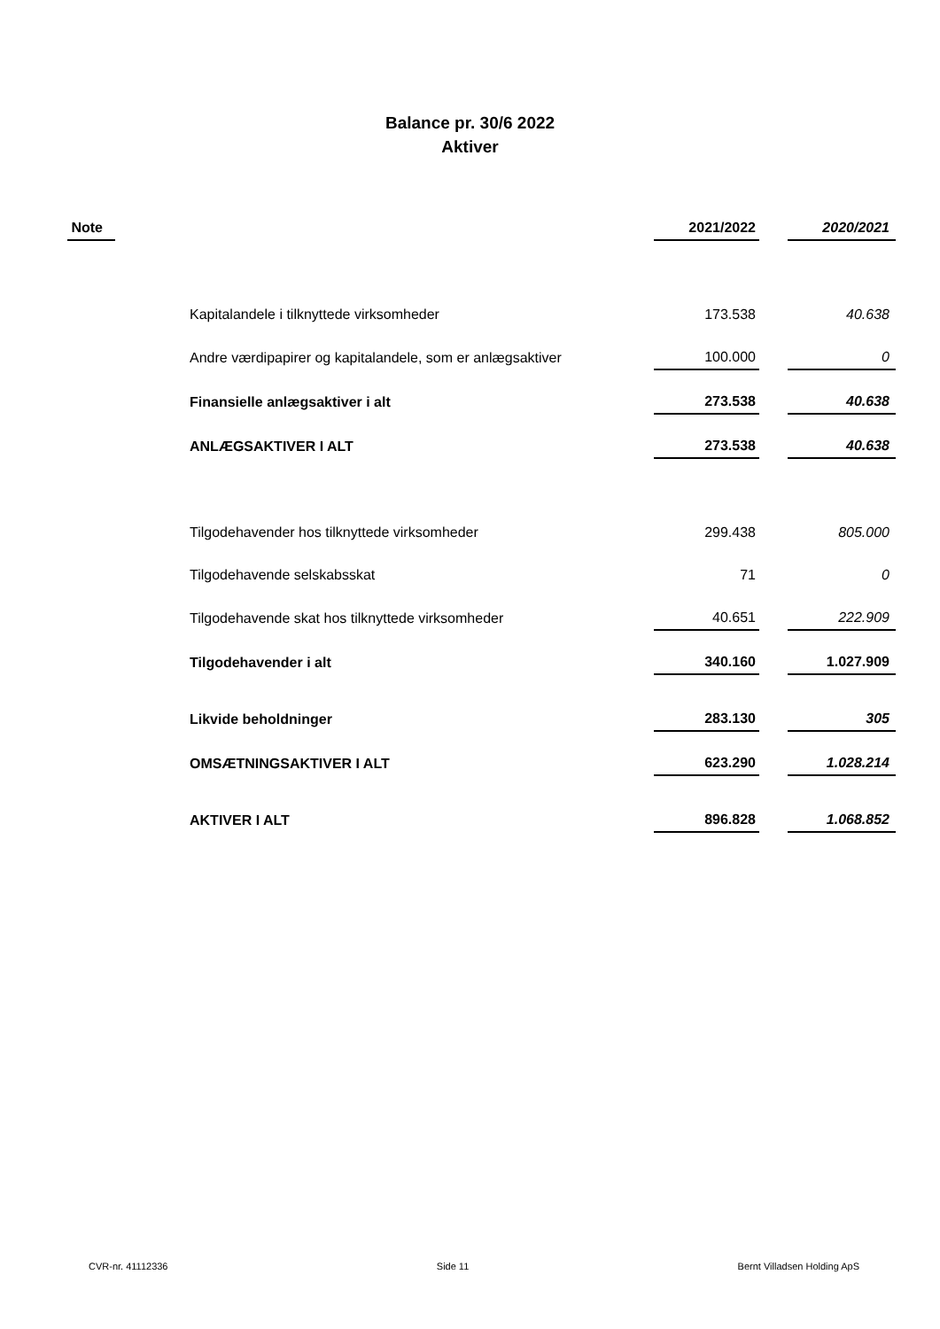Balance pr. 30/6 2022
Aktiver
| Note | | 2021/2022 | | 2020/2021 |
| --- | --- | --- | --- | --- |
| | Kapitalandele i tilknyttede virksomheder | 173.538 | | 40.638 |
| | Andre værdipapirer og kapitalandele, som er anlægsaktiver | 100.000 | | 0 |
| | Finansielle anlægsaktiver i alt | 273.538 | | 40.638 |
| | ANLÆGSAKTIVER I ALT | 273.538 | | 40.638 |
| | Tilgodehavender hos tilknyttede virksomheder | 299.438 | | 805.000 |
| | Tilgodehavende selskabsskat | 71 | | 0 |
| | Tilgodehavende skat hos tilknyttede virksomheder | 40.651 | | 222.909 |
| | Tilgodehavender i alt | 340.160 | | 1.027.909 |
| | Likvide beholdninger | 283.130 | | 305 |
| | OMSÆTNINGSAKTIVER I ALT | 623.290 | | 1.028.214 |
| | AKTIVER I ALT | 896.828 | | 1.068.852 |
CVR-nr. 41112336 Side 11 Bernt Villadsen Holding ApS